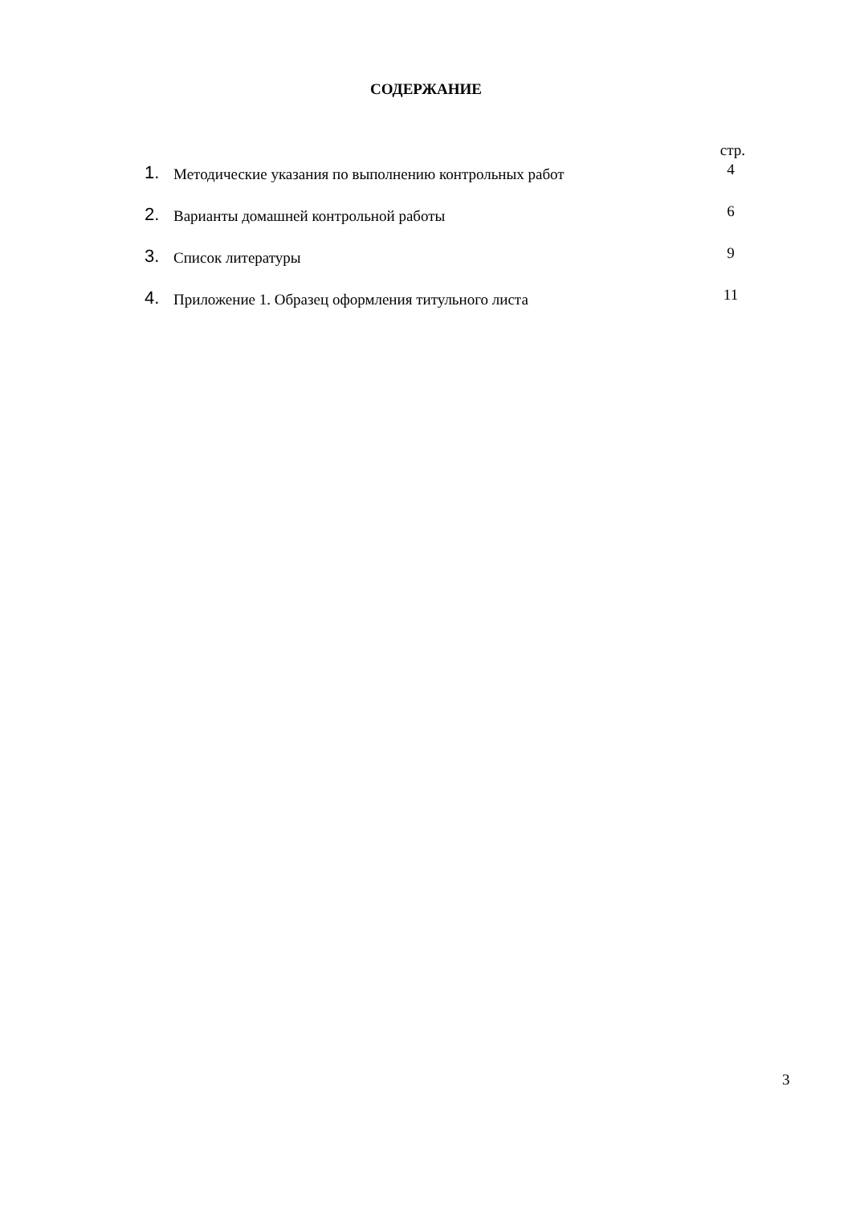СОДЕРЖАНИЕ
стр.
1. Методические указания по выполнению контрольных работ 4
2. Варианты домашней контрольной работы 6
3. Список литературы 9
4. Приложение 1. Образец оформления титульного листа 11
3